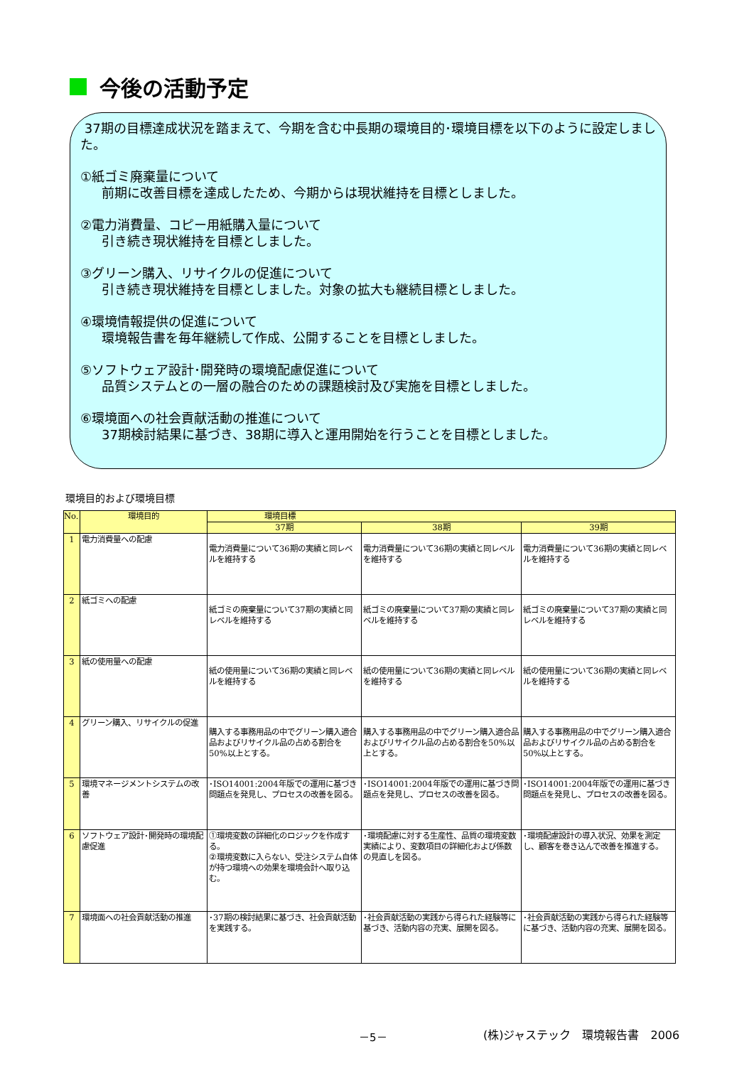今後の活動予定
37期の目標達成状況を踏まえて、今期を含む中長期の環境目的･環境目標を以下のように設定しました。
①紙ゴミ廃棄量について
前期に改善目標を達成したため、今期からは現状維持を目標としました。
②電力消費量、コピー用紙購入量について
引き続き現状維持を目標としました。
③グリーン購入、リサイクルの促進について
引き続き現状維持を目標としました。対象の拡大も継続目標としました。
④環境情報提供の促進について
環境報告書を毎年継続して作成、公開することを目標としました。
⑤ソフトウェア設計･開発時の環境配慮促進について
品質システムとの一層の融合のための課題検討及び実施を目標としました。
⑥環境面への社会貢献活動の推進について
37期検討結果に基づき、38期に導入と運用開始を行うことを目標としました。
環境目的および環境目標
| No. | 環境目的 | 環境目標 | | |
| --- | --- | --- | --- | --- |
| | | 37期 | 38期 | 39期 |
| 1 | 電力消費量への配慮 | 電力消費量について36期の実績と同レベルを維持する | 電力消費量について36期の実績と同レベルを維持する | 電力消費量について36期の実績と同レベルを維持する |
| 2 | 紙ゴミへの配慮 | 紙ゴミの廃棄量について37期の実績と同レベルを維持する | 紙ゴミの廃棄量について37期の実績と同レベルを維持する | 紙ゴミの廃棄量について37期の実績と同レベルを維持する |
| 3 | 紙の使用量への配慮 | 紙の使用量について36期の実績と同レベルを維持する | 紙の使用量について36期の実績と同レベルを維持する | 紙の使用量について36期の実績と同レベルを維持する |
| 4 | グリーン購入、リサイクルの促進 | 購入する事務用品の中でグリーン購入適合品およびリサイクル品の占める割合を50%以上とする。 | 購入する事務用品の中でグリーン購入適合品およびリサイクル品の占める割合を50%以上とする。 | 購入する事務用品の中でグリーン購入適合品およびリサイクル品の占める割合を50%以上とする。 |
| 5 | 環境マネージメントシステムの改善 | ･ISO14001:2004年版での運用に基づき問題点を発見し、プロセスの改善を図る。 | ･ISO14001:2004年版での運用に基づき問題点を発見し、プロセスの改善を図る。 | ･ISO14001:2004年版での運用に基づき問題点を発見し、プロセスの改善を図る。 |
| 6 | ソフトウェア設計･開発時の環境配慮促進 | ①環境変数の詳細化のロジックを作成する。 ②環境変数に入らない、受注システム自体が持つ環境への効果を環境会計へ取り込む。 | ･環境配慮に対する生産性、品質の環境変数実績により、変数項目の詳細化および係数の見直しを図る。 | ･環境配慮設計の導入状況、効果を測定し、顧客を巻き込んで改善を推進する。 |
| 7 | 環境面への社会貢献活動の推進 | ･37期の検討結果に基づき、社会貢献活動を実践する。 | ･社会貢献活動の実践から得られた経験等に基づき、活動内容の充実、展開を図る。 | ･社会貢献活動の実践から得られた経験等に基づき、活動内容の充実、展開を図る。 |
－5－ (株)ジャステック　環境報告書　2006